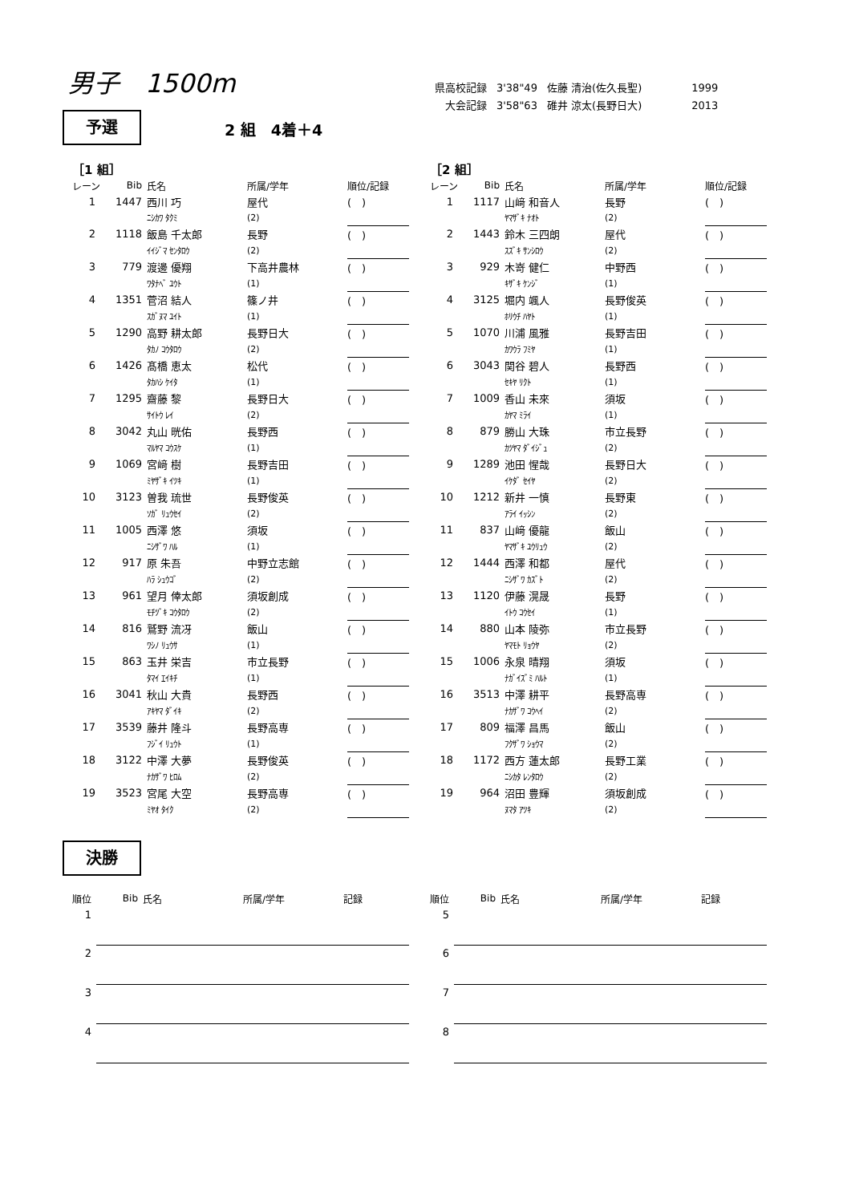男子　1500m
| 県高校記録 | 3'38"49 | 佐藤 清治(佐久長聖) | 1999 |
| 大会記録 | 3'58"63 | 碓井 涼太(長野日大) | 2013 |
予選 2 組　4着＋4
［1 組］
| レーン | Bib | 氏名 | 所属/学年 | 順位/記録 |
| --- | --- | --- | --- | --- |
| 1 | 1447 | 西川 巧 | 屋代 | ( ) |
| | | ﾆｼｶﾜ ﾀｸﾐ | (2) | |
| 2 | 1118 | 飯島 千太郎 | 長野 | ( ) |
| | | ｲｲｼﾞﾏ ｾﾝﾀﾛｳ | (2) | |
| 3 | 779 | 渡邊 優翔 | 下高井農林 | ( ) |
| | | ﾜﾀﾅﾍﾞ ﾕｳﾄ | (1) | |
| 4 | 1351 | 菅沼 結人 | 篠ノ井 | ( ) |
| | | ｽｶﾞﾇﾏ ﾕｲﾄ | (1) | |
| 5 | 1290 | 高野 耕太郎 | 長野日大 | ( ) |
| | | ﾀｶﾉ ｺｳﾀﾛｳ | (2) | |
| 6 | 1426 | 髙橋 恵太 | 松代 | ( ) |
| | | ﾀｶﾊｼ ｹｲﾀ | (1) | |
| 7 | 1295 | 齋藤 黎 | 長野日大 | ( ) |
| | | ｻｲﾄｳ ﾚｲ | (2) | |
| 8 | 3042 | 丸山 晄佑 | 長野西 | ( ) |
| | | ﾏﾙﾔﾏ ｺｳｽｹ | (1) | |
| 9 | 1069 | 宮﨑 樹 | 長野吉田 | ( ) |
| | | ﾐﾔｻﾞｷ ｲﾂｷ | (1) | |
| 10 | 3123 | 曽我 琉世 | 長野俊英 | ( ) |
| | | ｿｶﾞ ﾘｭｳｾｲ | (2) | |
| 11 | 1005 | 西澤 悠 | 須坂 | ( ) |
| | | ﾆｼｻﾞﾜ ﾊﾙ | (1) | |
| 12 | 917 | 原 朱吾 | 中野立志館 | ( ) |
| | | ﾊﾗ ｼｭｳｺﾞ | (2) | |
| 13 | 961 | 望月 倖太郎 | 須坂創成 | ( ) |
| | | ﾓﾁﾂﾞｷ ｺｳﾀﾛｳ | (2) | |
| 14 | 816 | 鷲野 流冴 | 飯山 | ( ) |
| | | ﾜｼﾉ ﾘｭｳｻ | (1) | |
| 15 | 863 | 玉井 栄吉 | 市立長野 | ( ) |
| | | ﾀﾏｲ ｴｲｷﾁ | (1) | |
| 16 | 3041 | 秋山 大貴 | 長野西 | ( ) |
| | | ｱｷﾔﾏ ﾀﾞｲｷ | (2) | |
| 17 | 3539 | 藤井 隆斗 | 長野高専 | ( ) |
| | | ﾌｼﾞｲ ﾘｭｳﾄ | (1) | |
| 18 | 3122 | 中澤 大夢 | 長野俊英 | ( ) |
| | | ﾅｶｻﾞﾜ ﾋﾛﾑ | (2) | |
| 19 | 3523 | 宮尾 大空 | 長野高専 | ( ) |
| | | ﾐﾔｵ ﾀｲｸ | (2) | |
［2 組］
| レーン | Bib | 氏名 | 所属/学年 | 順位/記録 |
| --- | --- | --- | --- | --- |
| 1 | 1117 | 山﨑 和音人 | 長野 | ( ) |
| | | ﾔﾏｻﾞｷ ﾅｵﾄ | (2) | |
| 2 | 1443 | 鈴木 三四朗 | 屋代 | ( ) |
| | | ｽｽﾞｷ ｻﾝｼﾛｳ | (2) | |
| 3 | 929 | 木嵜 健仁 | 中野西 | ( ) |
| | | ｷｻﾞｷ ｹﾝｼﾞ | (1) | |
| 4 | 3125 | 堀内 颯人 | 長野俊英 | ( ) |
| | | ﾎﾘｳﾁ ﾊﾔﾄ | (1) | |
| 5 | 1070 | 川浦 風雅 | 長野吉田 | ( ) |
| | | ｶﾜｳﾗ ﾌﾐﾔ | (1) | |
| 6 | 3043 | 関谷 碧人 | 長野西 | ( ) |
| | | ｾｷﾔ ﾘｸﾄ | (1) | |
| 7 | 1009 | 香山 未來 | 須坂 | ( ) |
| | | ｶﾔﾏ ﾐﾗｲ | (1) | |
| 8 | 879 | 勝山 大珠 | 市立長野 | ( ) |
| | | ｶﾂﾔﾏ ﾀﾞｲｼﾞｭ | (2) | |
| 9 | 1289 | 池田 惺哉 | 長野日大 | ( ) |
| | | ｲｹﾀﾞ ｾｲﾔ | (2) | |
| 10 | 1212 | 新井 一慎 | 長野東 | ( ) |
| | | ｱﾗｲ ｲｯｼﾝ | (2) | |
| 11 | 837 | 山﨑 優龍 | 飯山 | ( ) |
| | | ﾔﾏｻﾞｷ ﾕｳﾘｭｳ | (2) | |
| 12 | 1444 | 西澤 和都 | 屋代 | ( ) |
| | | ﾆｼｻﾞﾜ ｶｽﾞﾄ | (2) | |
| 13 | 1120 | 伊藤 滉晟 | 長野 | ( ) |
| | | ｲﾄｳ ｺｳｾｲ | (1) | |
| 14 | 880 | 山本 陵弥 | 市立長野 | ( ) |
| | | ﾔﾏﾓﾄ ﾘｮｳﾔ | (2) | |
| 15 | 1006 | 永泉 晴翔 | 須坂 | ( ) |
| | | ﾅｶﾞｲｽﾞﾐ ﾊﾙﾄ | (1) | |
| 16 | 3513 | 中澤 耕平 | 長野高専 | ( ) |
| | | ﾅｶｻﾞﾜ ｺｳﾍｲ | (2) | |
| 17 | 809 | 福澤 昌馬 | 飯山 | ( ) |
| | | ﾌｸｻﾞﾜ ｼｮｳﾏ | (2) | |
| 18 | 1172 | 西方 蓮太郎 | 長野工業 | ( ) |
| | | ﾆｼｶﾀ ﾚﾝﾀﾛｳ | (2) | |
| 19 | 964 | 沼田 豊輝 | 須坂創成 | ( ) |
| | | ﾇﾏﾀ ｱﾂｷ | (2) | |
決勝
| 順位 | Bib | 氏名 | 所属/学年 | 記録 |
| --- | --- | --- | --- | --- |
| 1 | | | | |
| 2 | | | | |
| 3 | | | | |
| 4 | | | | |
| 順位 | Bib | 氏名 | 所属/学年 | 記録 |
| --- | --- | --- | --- | --- |
| 5 | | | | |
| 6 | | | | |
| 7 | | | | |
| 8 | | | | |